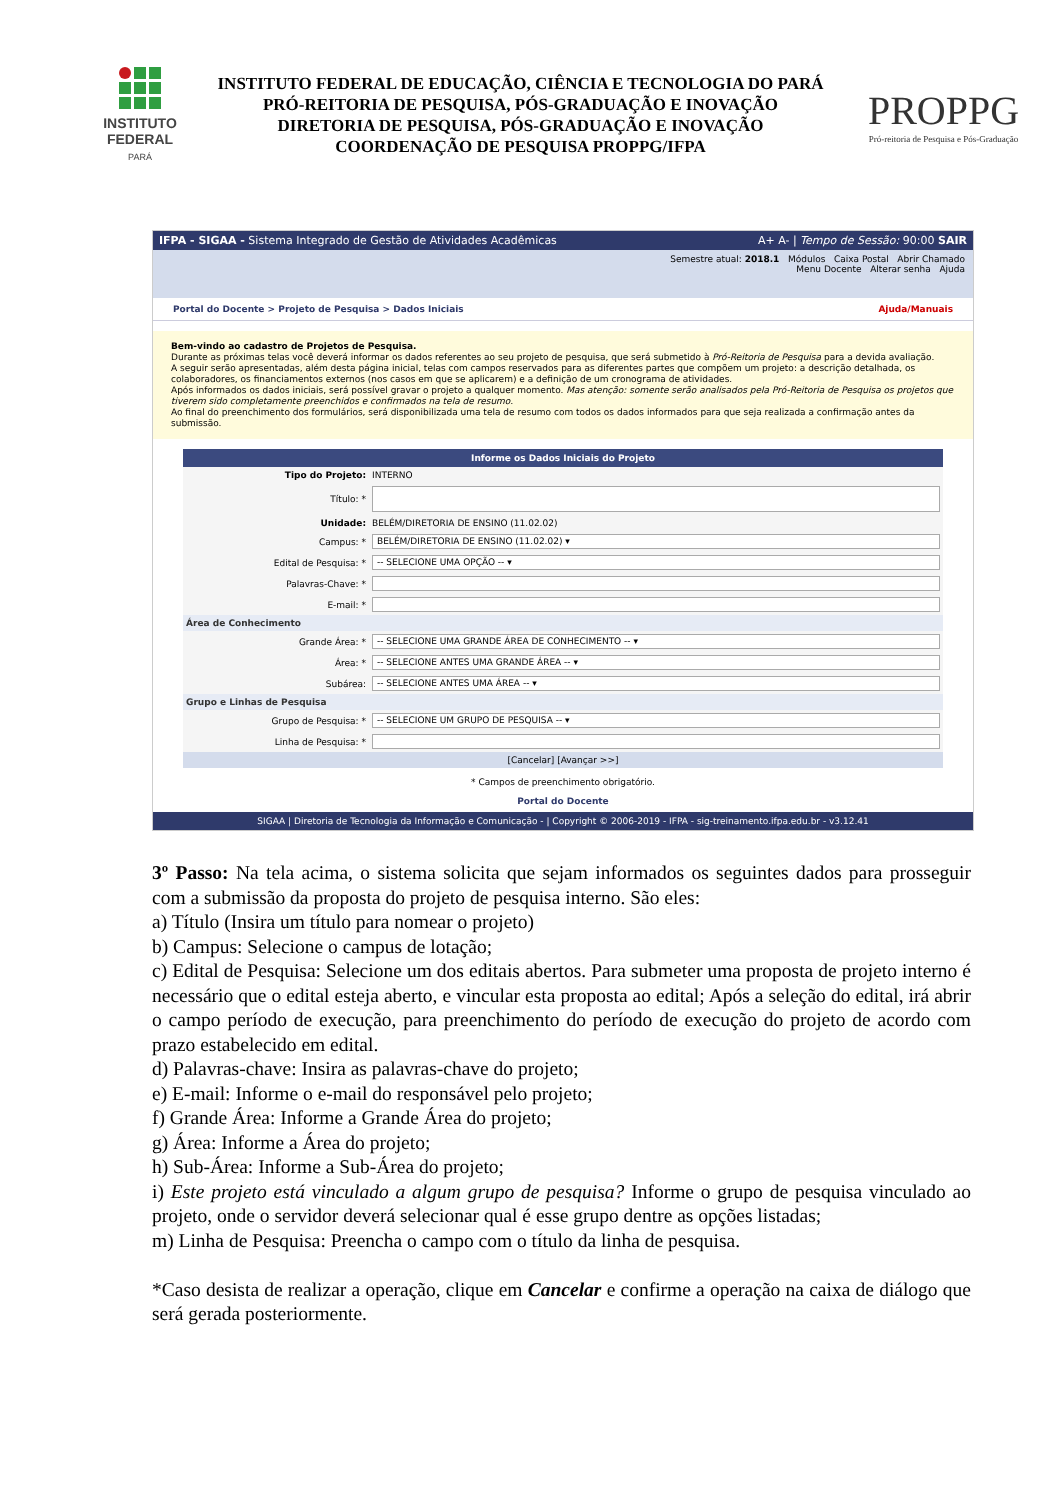INSTITUTO
FEDERAL
PARÁ
INSTITUTO FEDERAL DE EDUCAÇÃO, CIÊNCIA E TECNOLOGIA DO PARÁ
PRÓ-REITORIA DE PESQUISA, PÓS-GRADUAÇÃO E INOVAÇÃO
DIRETORIA DE PESQUISA, PÓS-GRADUAÇÃO E INOVAÇÃO
COORDENAÇÃO DE PESQUISA PROPPG/IFPA
PROPPG
Pró-reitoria de Pesquisa e Pós-Graduação
IFPA - SIGAA - Sistema Integrado de Gestão de Atividades Acadêmicas A+ A- | Tempo de Sessão: 90:00 SAIR
Semestre atual: 2018.1 Módulos Caixa Postal Abrir Chamado
Menu Docente Alterar senha Ajuda
Portal do Docente > Projeto de Pesquisa > Dados Iniciais Ajuda/Manuais
Bem-vindo ao cadastro de Projetos de Pesquisa.
Durante as próximas telas você deverá informar os dados referentes ao seu projeto de pesquisa, que será submetido à Pró-Reitoria de Pesquisa para a devida avaliação.
A seguir serão apresentadas, além desta página inicial, telas com campos reservados para as diferentes partes que compõem um projeto: a descrição detalhada, os colaboradores, os financiamentos externos (nos casos em que se aplicarem) e a definição de um cronograma de atividades.
Após informados os dados iniciais, será possível gravar o projeto a qualquer momento. Mas atenção: somente serão analisados pela Pró-Reitoria de Pesquisa os projetos que tiverem sido completamente preenchidos e confirmados na tela de resumo.
Ao final do preenchimento dos formulários, será disponibilizada uma tela de resumo com todos os dados informados para que seja realizada a confirmação antes da submissão.
| Informe os Dados Iniciais do Projeto | |
| --- | --- |
| Tipo do Projeto: | INTERNO |
| Título: * | |
| Unidade: | BELÉM/DIRETORIA DE ENSINO (11.02.02) |
| Campus: * | BELÉM/DIRETORIA DE ENSINO (11.02.02) ▾ |
| Edital de Pesquisa: * | -- SELECIONE UMA OPÇÃO -- ▾ |
| Palavras-Chave: * | |
| E-mail: * | |
| Área de Conhecimento | |
| Grande Área: * | -- SELECIONE UMA GRANDE ÁREA DE CONHECIMENTO -- ▾ |
| Área: * | -- SELECIONE ANTES UMA GRANDE ÁREA -- ▾ |
| Subárea: | -- SELECIONE ANTES UMA ÁREA -- ▾ |
| Grupo e Linhas de Pesquisa | |
| Grupo de Pesquisa: * | -- SELECIONE UM GRUPO DE PESQUISA -- ▾ |
| Linha de Pesquisa: * | |
| [Cancelar] [Avançar >>] | |
* Campos de preenchimento obrigatório.
Portal do Docente
SIGAA | Diretoria de Tecnologia da Informação e Comunicação - | Copyright © 2006-2019 - IFPA - sig-treinamento.ifpa.edu.br - v3.12.41
3º Passo: Na tela acima, o sistema solicita que sejam informados os seguintes dados para prosseguir com a submissão da proposta do projeto de pesquisa interno. São eles:
a) Título (Insira um título para nomear o projeto)
b) Campus: Selecione o campus de lotação;
c) Edital de Pesquisa: Selecione um dos editais abertos. Para submeter uma proposta de projeto interno é necessário que o edital esteja aberto, e vincular esta proposta ao edital; Após a seleção do edital, irá abrir o campo período de execução, para preenchimento do período de execução do projeto de acordo com prazo estabelecido em edital.
d) Palavras-chave: Insira as palavras-chave do projeto;
e) E-mail: Informe o e-mail do responsável pelo projeto;
f) Grande Área: Informe a Grande Área do projeto;
g) Área: Informe a Área do projeto;
h) Sub-Área: Informe a Sub-Área do projeto;
i) Este projeto está vinculado a algum grupo de pesquisa? Informe o grupo de pesquisa vinculado ao projeto, onde o servidor deverá selecionar qual é esse grupo dentre as opções listadas;
m) Linha de Pesquisa: Preencha o campo com o título da linha de pesquisa.
*Caso desista de realizar a operação, clique em Cancelar e confirme a operação na caixa de diálogo que será gerada posteriormente.